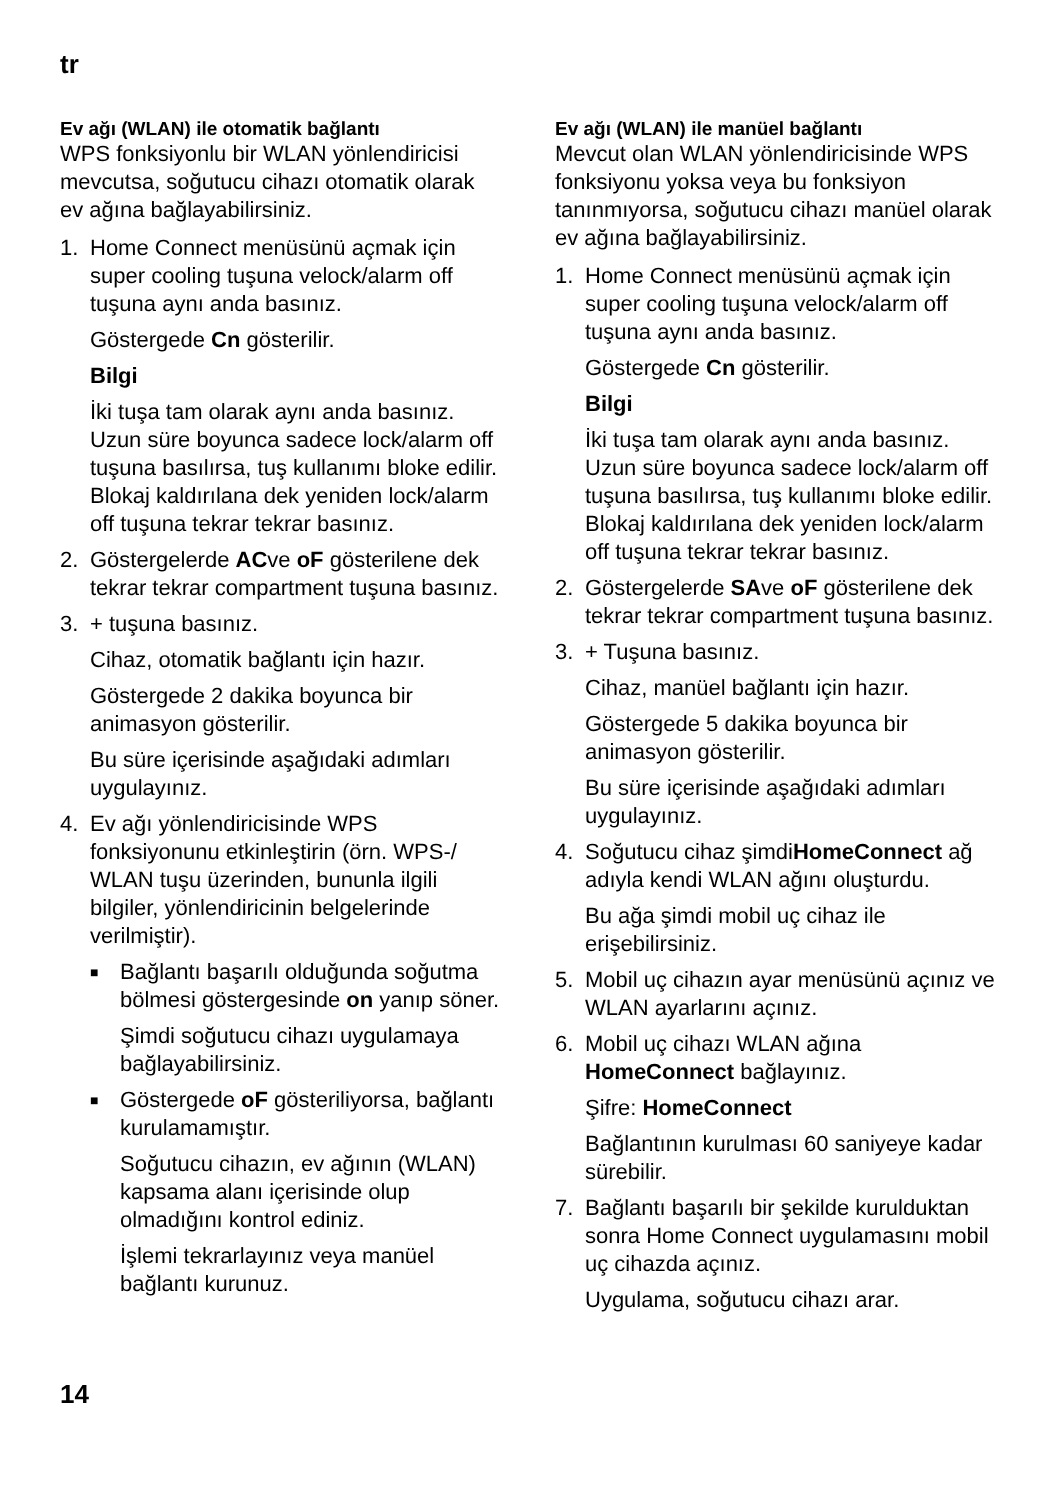tr
Ev ağı (WLAN) ile otomatik bağlantı
WPS fonksiyonlu bir WLAN yönlendiricisi mevcutsa, soğutucu cihazı otomatik olarak ev ağına bağlayabilirsiniz.
1. Home Connect menüsünü açmak için super cooling tuşuna velock/alarm off tuşuna aynı anda basınız.
Göstergede Cn gösterilir.
Bilgi
İki tuşa tam olarak aynı anda basınız. Uzun süre boyunca sadece lock/alarm off tuşuna basılırsa, tuş kullanımı bloke edilir. Blokaj kaldırılana dek yeniden lock/alarm off tuşuna tekrar tekrar basınız.
2. Göstergelerde ACve oF gösterilene dek tekrar tekrar compartment tuşuna basınız.
3. + tuşuna basınız.
Cihaz, otomatik bağlantı için hazır.
Göstergede 2 dakika boyunca bir animasyon gösterilir.
Bu süre içerisinde aşağıdaki adımları uygulayınız.
4. Ev ağı yönlendiricisinde WPS fonksiyonunu etkinleştirin (örn. WPS-/ WLAN tuşu üzerinden, bununla ilgili bilgiler, yönlendiricinin belgelerinde verilmiştir).
■
Bağlantı başarılı olduğunda soğutma bölmesi göstergesinde on yanıp söner.
Şimdi soğutucu cihazı uygulamaya bağlayabilirsiniz.
■
Göstergede oF gösteriliyorsa, bağlantı kurulamamıştır.
Soğutucu cihazın, ev ağının (WLAN) kapsama alanı içerisinde olup olmadığını kontrol ediniz.
İşlemi tekrarlayınız veya manüel bağlantı kurunuz.
Ev ağı (WLAN) ile manüel bağlantı
Mevcut olan WLAN yönlendiricisinde WPS fonksiyonu yoksa veya bu fonksiyon tanınmıyorsa, soğutucu cihazı manüel olarak ev ağına bağlayabilirsiniz.
1. Home Connect menüsünü açmak için super cooling tuşuna velock/alarm off tuşuna aynı anda basınız.
Göstergede Cn gösterilir.
Bilgi
İki tuşa tam olarak aynı anda basınız. Uzun süre boyunca sadece lock/alarm off tuşuna basılırsa, tuş kullanımı bloke edilir. Blokaj kaldırılana dek yeniden lock/alarm off tuşuna tekrar tekrar basınız.
2. Göstergelerde SAve oF gösterilene dek tekrar tekrar compartment tuşuna basınız.
3. + Tuşuna basınız.
Cihaz, manüel bağlantı için hazır.
Göstergede 5 dakika boyunca bir animasyon gösterilir.
Bu süre içerisinde aşağıdaki adımları uygulayınız.
4. Soğutucu cihaz şimdiHomeConnect ağ adıyla kendi WLAN ağını oluşturdu.
Bu ağa şimdi mobil uç cihaz ile erişebilirsiniz.
5. Mobil uç cihazın ayar menüsünü açınız ve WLAN ayarlarını açınız.
6. Mobil uç cihazı WLAN ağına HomeConnect bağlayınız.
Şifre: HomeConnect
Bağlantının kurulması 60 saniyeye kadar sürebilir.
7. Bağlantı başarılı bir şekilde kurulduktan sonra Home Connect uygulamasını mobil uç cihazda açınız.
Uygulama, soğutucu cihazı arar.
14